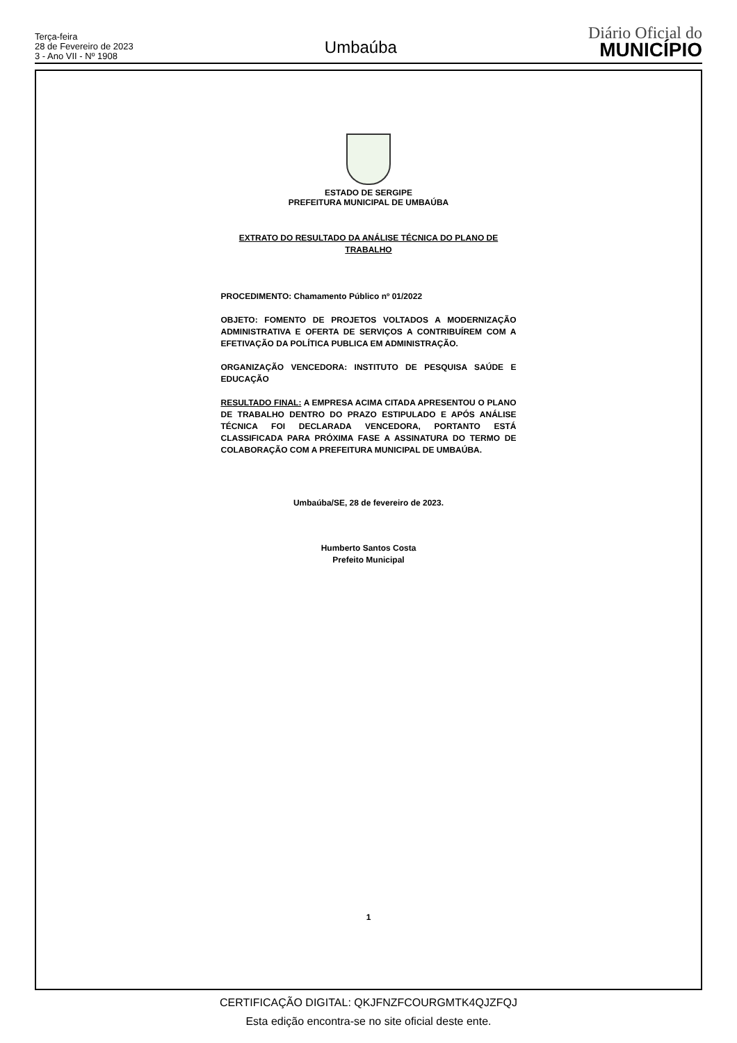Terça-feira
28 de Fevereiro de 2023
3 - Ano VII - Nº 1908
Umbaúba
Diário Oficial do
MUNICÍPIO
ESTADO DE SERGIPE
PREFEITURA MUNICIPAL DE UMBAÚBA
EXTRATO DO RESULTADO DA ANÁLISE TÉCNICA DO PLANO DE
TRABALHO
PROCEDIMENTO: Chamamento Público nº 01/2022
OBJETO: FOMENTO DE PROJETOS VOLTADOS A MODERNIZAÇÃO ADMINISTRATIVA E OFERTA DE SERVIÇOS A CONTRIBUÍREM COM A EFETIVAÇÃO DA POLÍTICA PUBLICA EM ADMINISTRAÇÃO.
ORGANIZAÇÃO VENCEDORA: INSTITUTO DE PESQUISA SAÚDE E EDUCAÇÃO
RESULTADO FINAL: A EMPRESA ACIMA CITADA APRESENTOU O PLANO DE TRABALHO DENTRO DO PRAZO ESTIPULADO E APÓS ANÁLISE TÉCNICA FOI DECLARADA VENCEDORA, PORTANTO ESTÁ CLASSIFICADA PARA PRÓXIMA FASE A ASSINATURA DO TERMO DE COLABORAÇÃO COM A PREFEITURA MUNICIPAL DE UMBAÚBA.
Umbaúba/SE, 28 de fevereiro de 2023.
Humberto Santos Costa
Prefeito Municipal
1
CERTIFICAÇÃO DIGITAL: QKJFNZFCOURGMTK4QJZFQJ
Esta edição encontra-se no site oficial deste ente.